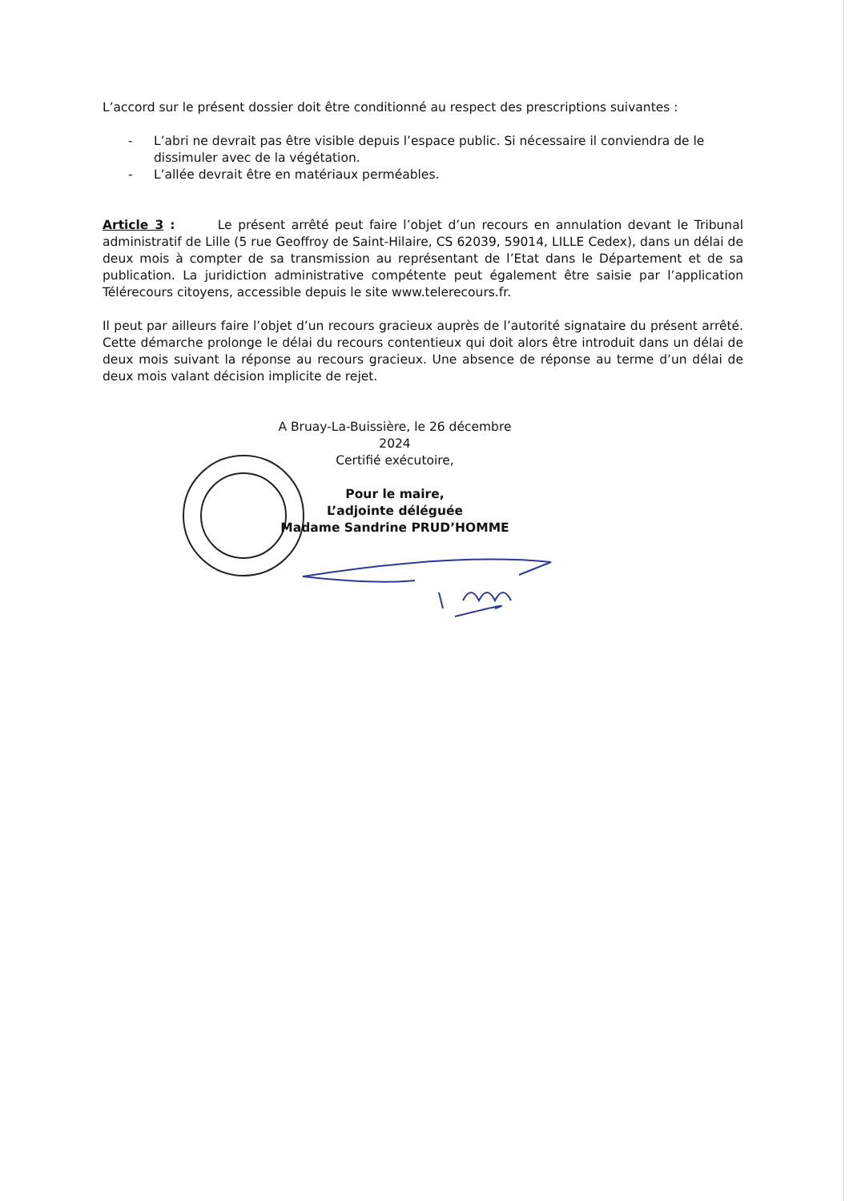L’accord sur le présent dossier doit être conditionné au respect des prescriptions suivantes :
- L’abri ne devrait pas être visible depuis l’espace public. Si nécessaire il conviendra de le dissimuler avec de la végétation.
- L’allée devrait être en matériaux perméables.
Article 3 : Le présent arrêté peut faire l’objet d’un recours en annulation devant le Tribunal administratif de Lille (5 rue Geoffroy de Saint-Hilaire, CS 62039, 59014, LILLE Cedex), dans un délai de deux mois à compter de sa transmission au représentant de l’Etat dans le Département et de sa publication. La juridiction administrative compétente peut également être saisie par l’application Télérecours citoyens, accessible depuis le site www.telerecours.fr.
Il peut par ailleurs faire l’objet d’un recours gracieux auprès de l’autorité signataire du présent arrêté. Cette démarche prolonge le délai du recours contentieux qui doit alors être introduit dans un délai de deux mois suivant la réponse au recours gracieux. Une absence de réponse au terme d’un délai de deux mois valant décision implicite de rejet.
A Bruay-La-Buissière, le 26 décembre 2024
Certifié exécutoire,
Pour le maire,
L’adjointe déléguée
Madame Sandrine PRUD’HOMME